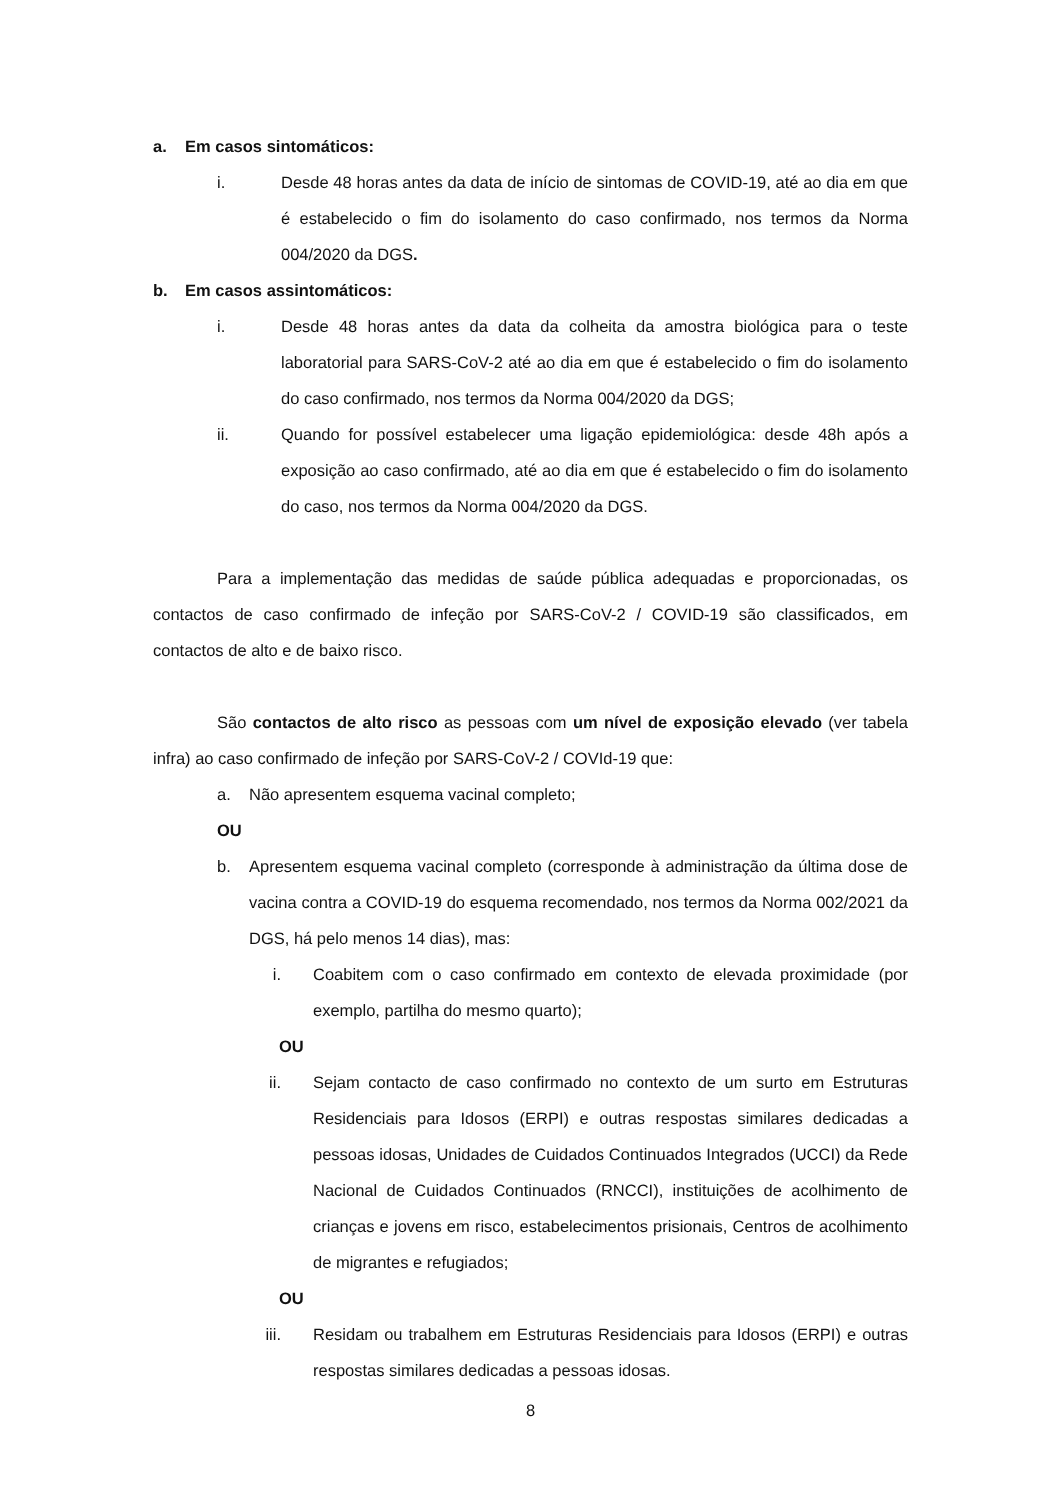a. Em casos sintomáticos:
i. Desde 48 horas antes da data de início de sintomas de COVID-19, até ao dia em que é estabelecido o fim do isolamento do caso confirmado, nos termos da Norma 004/2020 da DGS.
b. Em casos assintomáticos:
i. Desde 48 horas antes da data da colheita da amostra biológica para o teste laboratorial para SARS-CoV-2 até ao dia em que é estabelecido o fim do isolamento do caso confirmado, nos termos da Norma 004/2020 da DGS;
ii. Quando for possível estabelecer uma ligação epidemiológica: desde 48h após a exposição ao caso confirmado, até ao dia em que é estabelecido o fim do isolamento do caso, nos termos da Norma 004/2020 da DGS.
Para a implementação das medidas de saúde pública adequadas e proporcionadas, os contactos de caso confirmado de infeção por SARS-CoV-2 / COVID-19 são classificados, em contactos de alto e de baixo risco.
São contactos de alto risco as pessoas com um nível de exposição elevado (ver tabela infra) ao caso confirmado de infeção por SARS-CoV-2 / COVId-19 que:
a. Não apresentem esquema vacinal completo;
OU
b. Apresentem esquema vacinal completo (corresponde à administração da última dose de vacina contra a COVID-19 do esquema recomendado, nos termos da Norma 002/2021 da DGS, há pelo menos 14 dias), mas:
i. Coabitem com o caso confirmado em contexto de elevada proximidade (por exemplo, partilha do mesmo quarto);
OU
ii. Sejam contacto de caso confirmado no contexto de um surto em Estruturas Residenciais para Idosos (ERPI) e outras respostas similares dedicadas a pessoas idosas, Unidades de Cuidados Continuados Integrados (UCCI) da Rede Nacional de Cuidados Continuados (RNCCI), instituições de acolhimento de crianças e jovens em risco, estabelecimentos prisionais, Centros de acolhimento de migrantes e refugiados;
OU
iii. Residam ou trabalhem em Estruturas Residenciais para Idosos (ERPI) e outras respostas similares dedicadas a pessoas idosas.
8